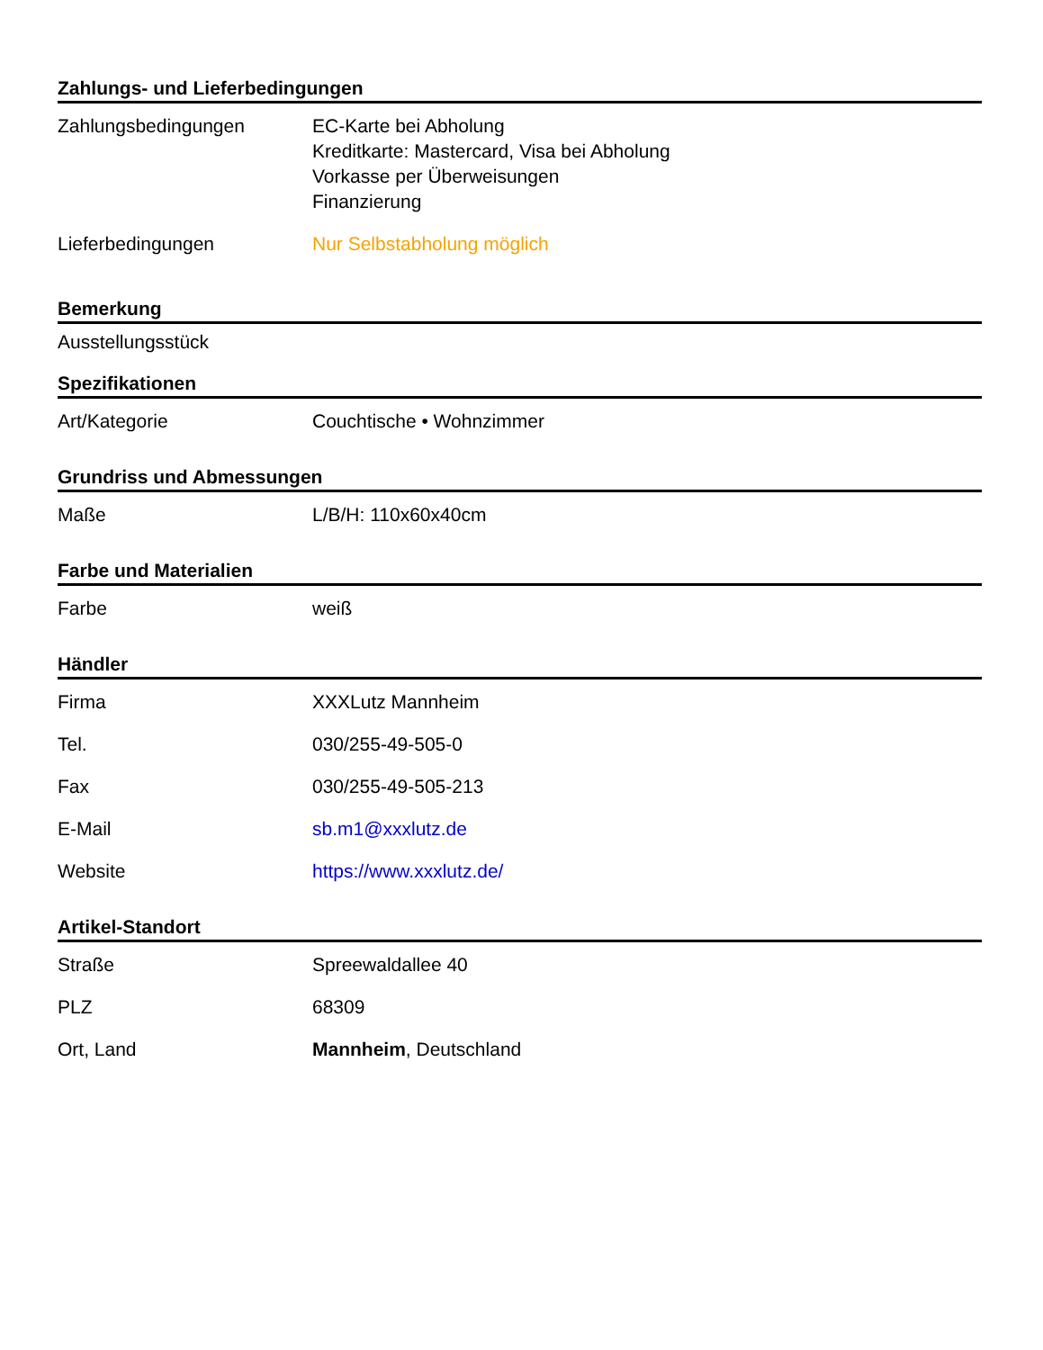Zahlungs- und Lieferbedingungen
| Zahlungsbedingungen | EC-Karte bei Abholung Kreditkarte: Mastercard, Visa bei Abholung Vorkasse per Überweisungen Finanzierung |
| Lieferbedingungen | Nur Selbstabholung möglich |
Bemerkung
Ausstellungsstück
Spezifikationen
| Art/Kategorie | Couchtische • Wohnzimmer |
Grundriss und Abmessungen
| Maße | L/B/H: 110x60x40cm |
Farbe und Materialien
| Farbe | weiß |
Händler
| Firma | XXXLutz Mannheim |
| Tel. | 030/255-49-505-0 |
| Fax | 030/255-49-505-213 |
| E-Mail | sb.m1@xxxlutz.de |
| Website | https://www.xxxlutz.de/ |
Artikel-Standort
| Straße | Spreewaldallee 40 |
| PLZ | 68309 |
| Ort, Land | Mannheim , Deutschland |